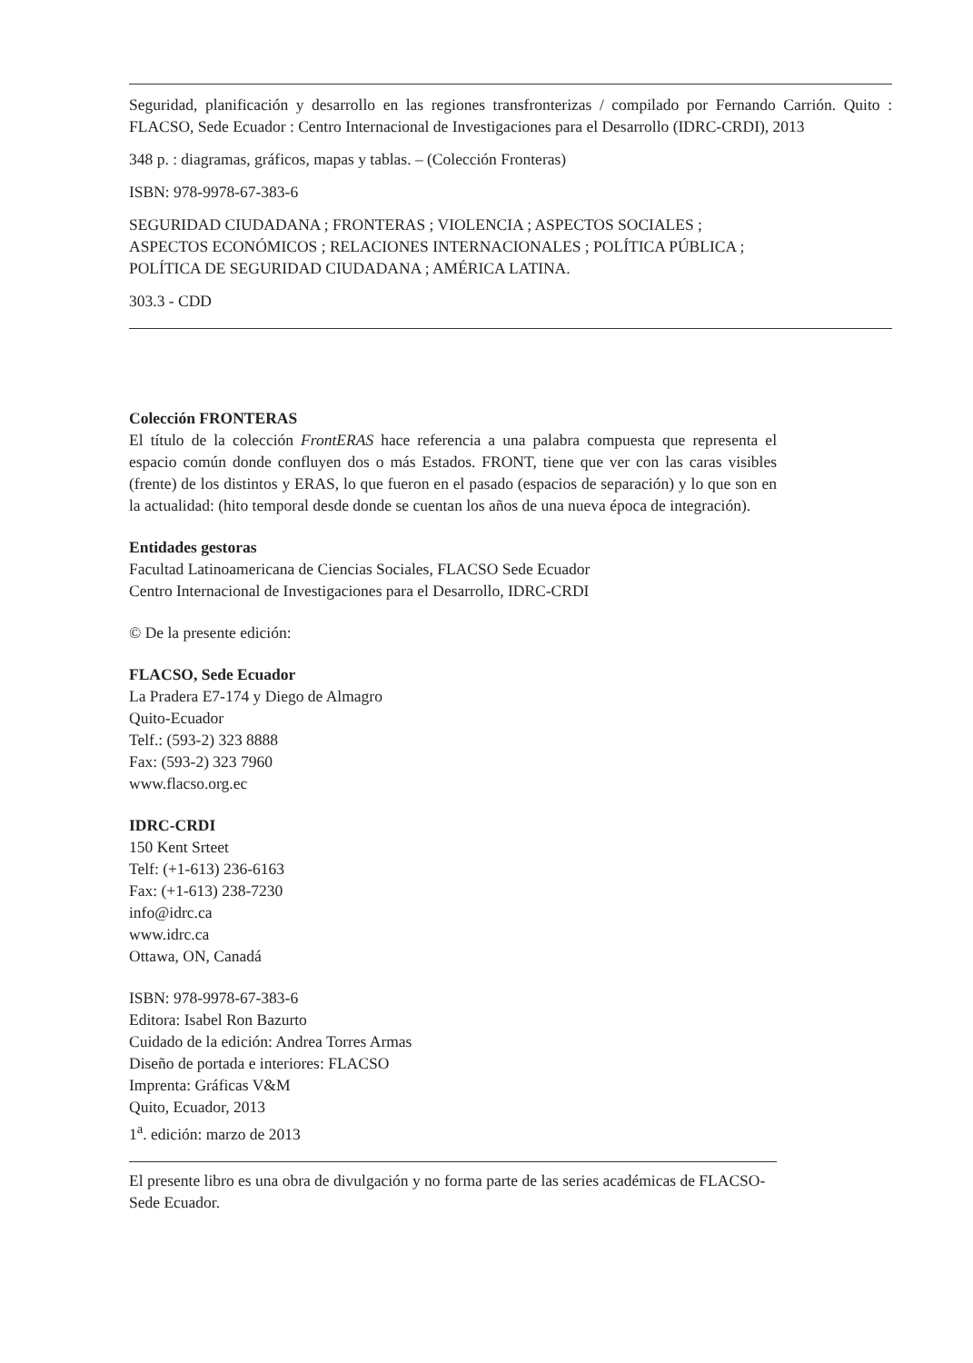Seguridad, planificación y desarrollo en las regiones transfronterizas / compilado por Fernando Carrión. Quito : FLACSO, Sede Ecuador : Centro Internacional de Investigaciones para el Desarrollo (IDRC-CRDI), 2013
348 p. : diagramas, gráficos, mapas y tablas. – (Colección Fronteras)
ISBN: 978-9978-67-383-6
SEGURIDAD CIUDADANA ; FRONTERAS ; VIOLENCIA ; ASPECTOS SOCIALES ;
ASPECTOS ECONÓMICOS ; RELACIONES INTERNACIONALES ; POLÍTICA PÚBLICA ;
POLÍTICA DE SEGURIDAD CIUDADANA ; AMÉRICA LATINA.
303.3 - CDD
Colección FRONTERAS
El título de la colección FrontERAS hace referencia a una palabra compuesta que representa el espacio común donde confluyen dos o más Estados. FRONT, tiene que ver con las caras visibles (frente) de los distintos y ERAS, lo que fueron en el pasado (espacios de separación) y lo que son en la actualidad: (hito temporal desde donde se cuentan los años de una nueva época de integración).
Entidades gestoras
Facultad Latinoamericana de Ciencias Sociales, FLACSO Sede Ecuador
Centro Internacional de Investigaciones para el Desarrollo, IDRC-CRDI
© De la presente edición:
FLACSO, Sede Ecuador
La Pradera E7-174 y Diego de Almagro
Quito-Ecuador
Telf.: (593-2) 323 8888
Fax: (593-2) 323 7960
www.flacso.org.ec
IDRC-CRDI
150 Kent Srteet
Telf: (+1-613) 236-6163
Fax: (+1-613) 238-7230
info@idrc.ca
www.idrc.ca
Ottawa, ON, Canadá
ISBN: 978-9978-67-383-6
Editora: Isabel Ron Bazurto
Cuidado de la edición: Andrea Torres Armas
Diseño de portada e interiores: FLACSO
Imprenta: Gráficas V&M
Quito, Ecuador, 2013
1<sup>a</sup>. edición: marzo de 2013
El presente libro es una obra de divulgación y no forma parte de las series académicas de FLACSO-Sede Ecuador.